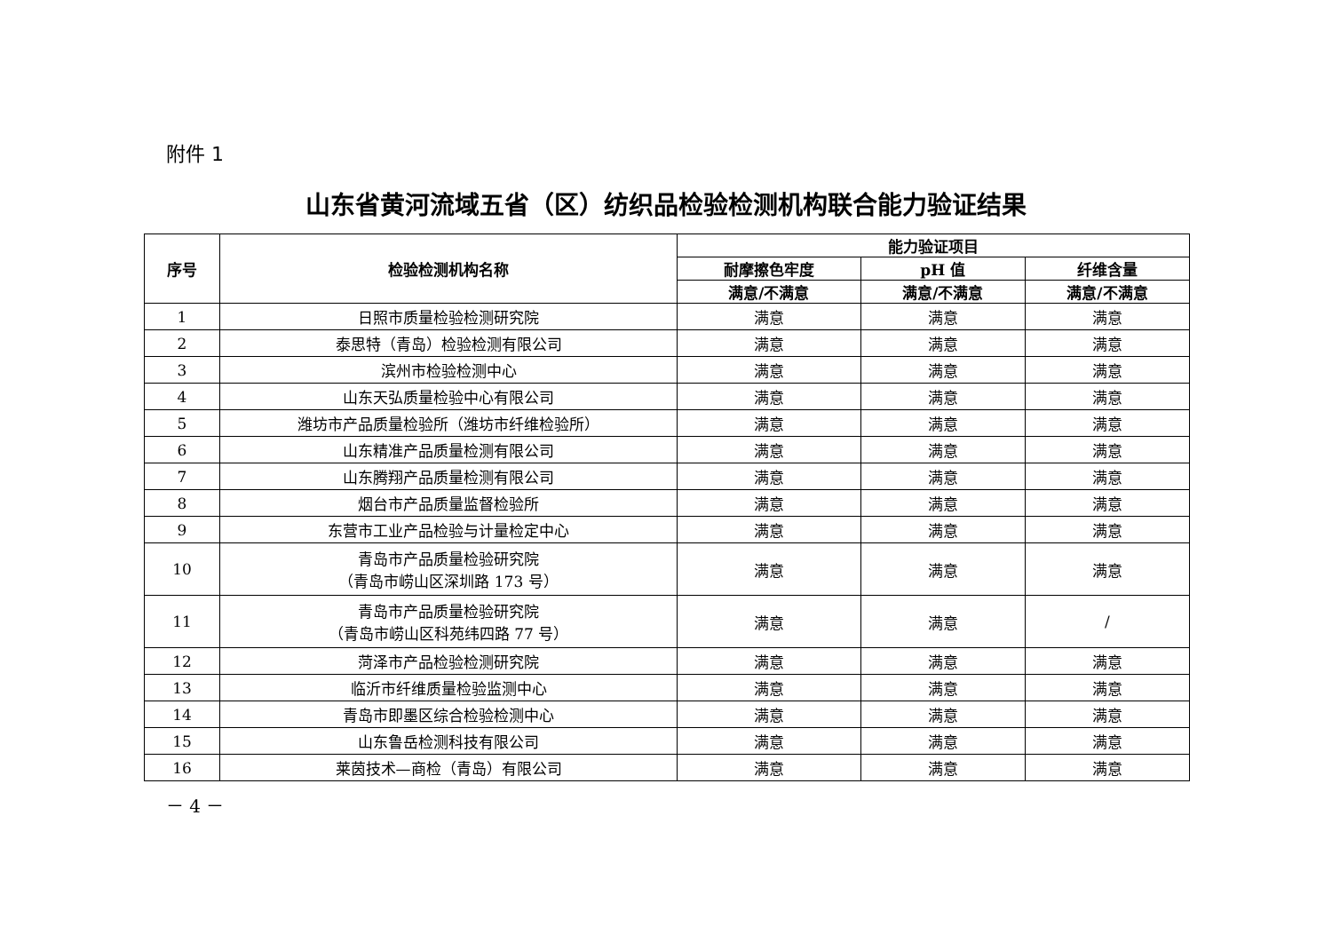附件 1
山东省黄河流域五省（区）纺织品检验检测机构联合能力验证结果
| 序号 | 检验检测机构名称 | 能力验证项目 | | |
| --- | --- | --- | --- | --- |
| | | 耐摩擦色牢度 | pH 值 | 纤维含量 |
| | | 满意/不满意 | 满意/不满意 | 满意/不满意 |
| 1 | 日照市质量检验检测研究院 | 满意 | 满意 | 满意 |
| 2 | 泰思特（青岛）检验检测有限公司 | 满意 | 满意 | 满意 |
| 3 | 滨州市检验检测中心 | 满意 | 满意 | 满意 |
| 4 | 山东天弘质量检验中心有限公司 | 满意 | 满意 | 满意 |
| 5 | 潍坊市产品质量检验所（潍坊市纤维检验所） | 满意 | 满意 | 满意 |
| 6 | 山东精准产品质量检测有限公司 | 满意 | 满意 | 满意 |
| 7 | 山东腾翔产品质量检测有限公司 | 满意 | 满意 | 满意 |
| 8 | 烟台市产品质量监督检验所 | 满意 | 满意 | 满意 |
| 9 | 东营市工业产品检验与计量检定中心 | 满意 | 满意 | 满意 |
| 10 | 青岛市产品质量检验研究院 （青岛市崂山区深圳路 173 号） | 满意 | 满意 | 满意 |
| 11 | 青岛市产品质量检验研究院 （青岛市崂山区科苑纬四路 77 号） | 满意 | 满意 | / |
| 12 | 菏泽市产品检验检测研究院 | 满意 | 满意 | 满意 |
| 13 | 临沂市纤维质量检验监测中心 | 满意 | 满意 | 满意 |
| 14 | 青岛市即墨区综合检验检测中心 | 满意 | 满意 | 满意 |
| 15 | 山东鲁岳检测科技有限公司 | 满意 | 满意 | 满意 |
| 16 | 莱茵技术—商检（青岛）有限公司 | 满意 | 满意 | 满意 |
－ 4 －